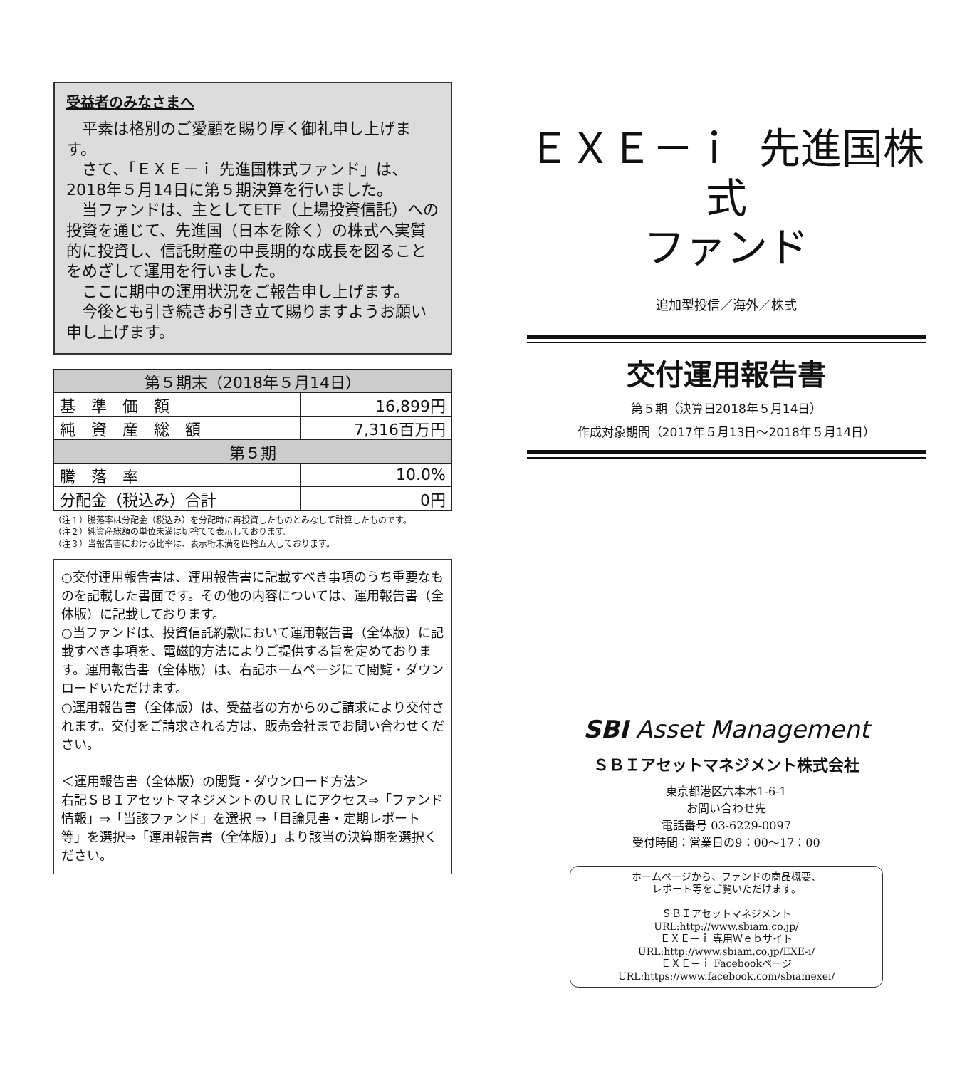受益者のみなさまへ
平素は格別のご愛顧を賜り厚く御礼申し上げます。
さて、「ＥＸＥ－ｉ 先進国株式ファンド」は、2018年５月14日に第５期決算を行いました。
当ファンドは、主としてETF（上場投資信託）への投資を通じて、先進国（日本を除く）の株式へ実質的に投資し、信託財産の中長期的な成長を図ることをめざして運用を行いました。
ここに期中の運用状況をご報告申し上げます。
今後とも引き続きお引き立て賜りますようお願い申し上げます。
| 第５期末（2018年５月14日） | |
| --- | --- |
| 基 準 価 額 | 16,899円 |
| 純 資 産 総 額 | 7,316百万円 |
| 第５期 | |
| 騰 落 率 | 10.0% |
| 分配金（税込み）合計 | 0円 |
（注１）騰落率は分配金（税込み）を分配時に再投資したものとみなして計算したものです。
（注２）純資産総額の単位未満は切捨てて表示しております。
（注３）当報告書における比率は、表示桁未満を四捨五入しております。
○交付運用報告書は、運用報告書に記載すべき事項のうち重要なものを記載した書面です。その他の内容については、運用報告書（全体版）に記載しております。
○当ファンドは、投資信託約款において運用報告書（全体版）に記載すべき事項を、電磁的方法によりご提供する旨を定めております。運用報告書（全体版）は、右記ホームページにて閲覧・ダウンロードいただけます。
○運用報告書（全体版）は、受益者の方からのご請求により交付されます。交付をご請求される方は、販売会社までお問い合わせください。
＜運用報告書（全体版）の閲覧・ダウンロード方法＞
右記ＳＢＩアセットマネジメントのＵＲＬにアクセス⇒「ファンド情報」⇒「当該ファンド」を選択 ⇒「目論見書・定期レポート等」を選択⇒「運用報告書（全体版）」より該当の決算期を選択ください。
ＥＸＥ－ｉ 先進国株式
ファンド
追加型投信／海外／株式
交付運用報告書
第５期（決算日2018年５月14日）
作成対象期間（2017年５月13日～2018年５月14日）
SBI Asset Management
ＳＢＩアセットマネジメント株式会社
東京都港区六本木1-6-1
お問い合わせ先
電話番号 03-6229-0097
受付時間：営業日の9：00～17：00
ホームページから、ファンドの商品概要、
レポート等をご覧いただけます。
ＳＢＩアセットマネジメント
URL:http://www.sbiam.co.jp/
ＥＸＥ－ｉ 専用Ｗｅｂサイト
URL:http://www.sbiam.co.jp/EXE-i/
ＥＸＥ－ｉ Facebookページ
URL:https://www.facebook.com/sbiamexei/